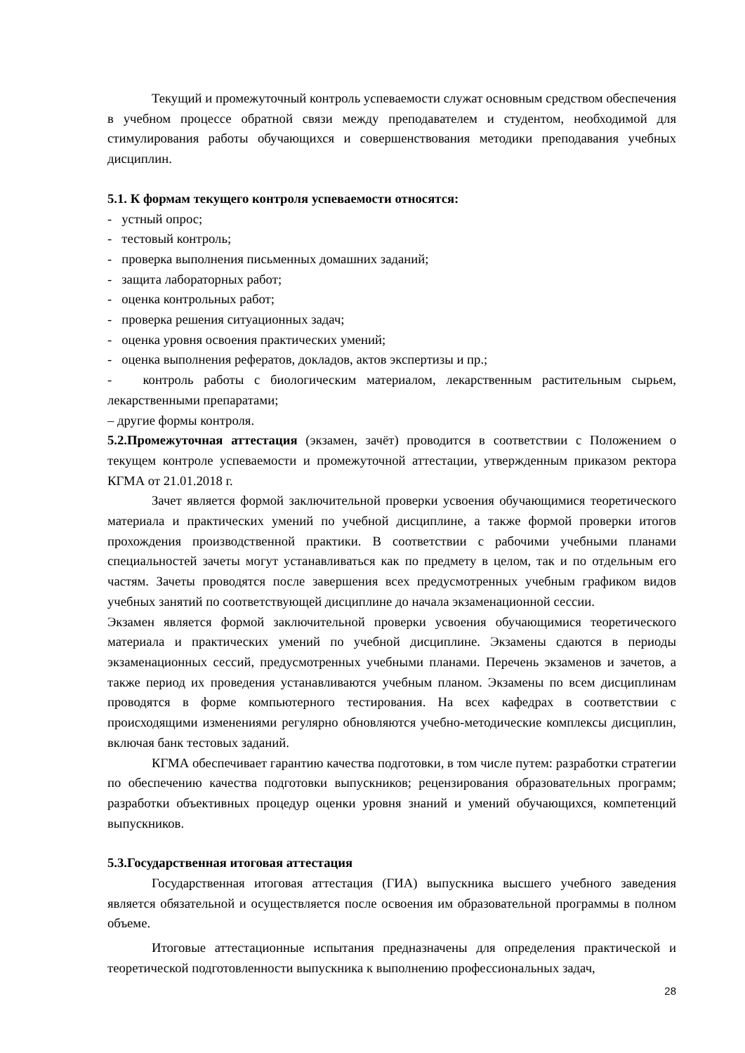Текущий и промежуточный контроль успеваемости служат основным средством обеспечения в учебном процессе обратной связи между преподавателем и студентом, необходимой для стимулирования работы обучающихся и совершенствования методики преподавания учебных дисциплин.
5.1. К формам текущего контроля успеваемости относятся:
- устный опрос;
- тестовый контроль;
- проверка выполнения письменных домашних заданий;
- защита лабораторных работ;
- оценка контрольных работ;
- проверка решения ситуационных задач;
- оценка уровня освоения практических умений;
- оценка выполнения рефератов, докладов, актов экспертизы и пр.;
- контроль работы с биологическим материалом, лекарственным растительным сырьем, лекарственными препаратами;
– другие формы контроля.
5.2.Промежуточная аттестация (экзамен, зачёт) проводится в соответствии с Положением о текущем контроле успеваемости и промежуточной аттестации, утвержденным приказом ректора КГМА от 21.01.2018 г.
Зачет является формой заключительной проверки усвоения обучающимися теоретического материала и практических умений по учебной дисциплине, а также формой проверки итогов прохождения производственной практики. В соответствии с рабочими учебными планами специальностей зачеты могут устанавливаться как по предмету в целом, так и по отдельным его частям. Зачеты проводятся после завершения всех предусмотренных учебным графиком видов учебных занятий по соответствующей дисциплине до начала экзаменационной сессии.
Экзамен является формой заключительной проверки усвоения обучающимися теоретического материала и практических умений по учебной дисциплине. Экзамены сдаются в периоды экзаменационных сессий, предусмотренных учебными планами. Перечень экзаменов и зачетов, а также период их проведения устанавливаются учебным планом. Экзамены по всем дисциплинам проводятся в форме компьютерного тестирования. На всех кафедрах в соответствии с происходящими изменениями регулярно обновляются учебно-методические комплексы дисциплин, включая банк тестовых заданий.
КГМА обеспечивает гарантию качества подготовки, в том числе путем: разработки стратегии по обеспечению качества подготовки выпускников; рецензирования образовательных программ; разработки объективных процедур оценки уровня знаний и умений обучающихся, компетенций выпускников.
5.3.Государственная итоговая аттестация
Государственная итоговая аттестация (ГИА) выпускника высшего учебного заведения является обязательной и осуществляется после освоения им образовательной программы в полном объеме.
Итоговые аттестационные испытания предназначены для определения практической и теоретической подготовленности выпускника к выполнению профессиональных задач,
28